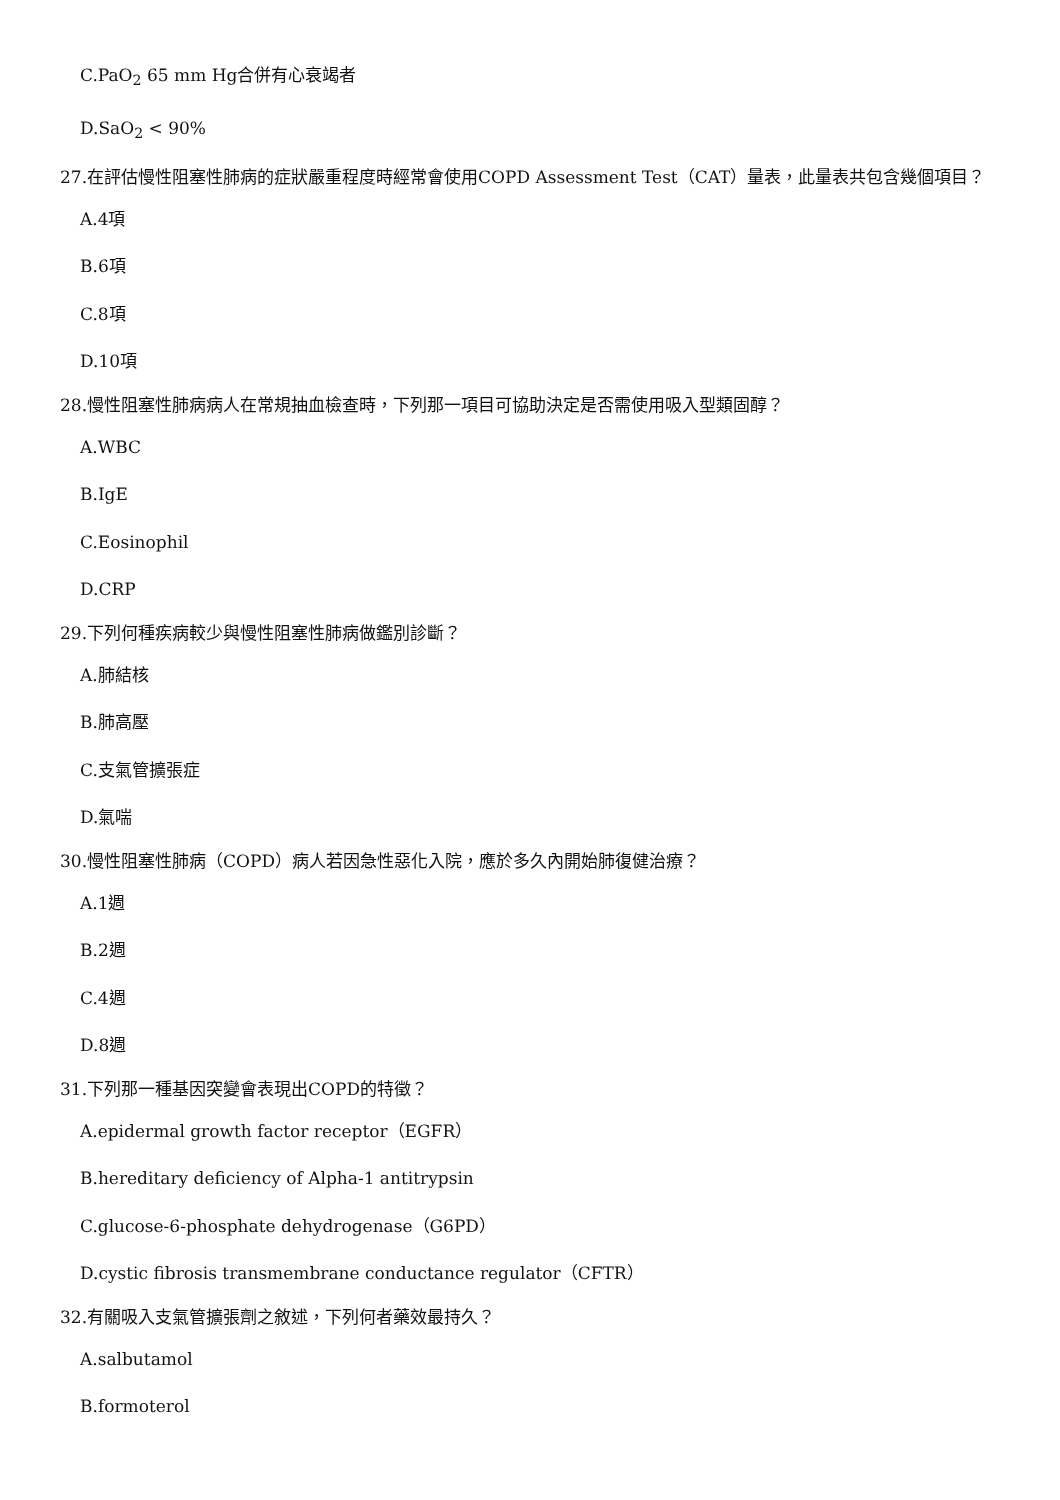C.PaO<sub>2</sub> 65 mm Hg合併有心衰竭者
D.SaO<sub>2</sub> < 90%
27.在評估慢性阻塞性肺病的症狀嚴重程度時經常會使用COPD Assessment Test（CAT）量表，此量表共包含幾個項目？
A.4項
B.6項
C.8項
D.10項
28.慢性阻塞性肺病病人在常規抽血檢查時，下列那一項目可協助決定是否需使用吸入型類固醇？
A.WBC
B.IgE
C.Eosinophil
D.CRP
29.下列何種疾病較少與慢性阻塞性肺病做鑑別診斷？
A.肺結核
B.肺高壓
C.支氣管擴張症
D.氣喘
30.慢性阻塞性肺病（COPD）病人若因急性惡化入院，應於多久內開始肺復健治療？
A.1週
B.2週
C.4週
D.8週
31.下列那一種基因突變會表現出COPD的特徵？
A.epidermal growth factor receptor（EGFR）
B.hereditary deficiency of Alpha-1 antitrypsin
C.glucose-6-phosphate dehydrogenase（G6PD）
D.cystic fibrosis transmembrane conductance regulator（CFTR）
32.有關吸入支氣管擴張劑之敘述，下列何者藥效最持久？
A.salbutamol
B.formoterol